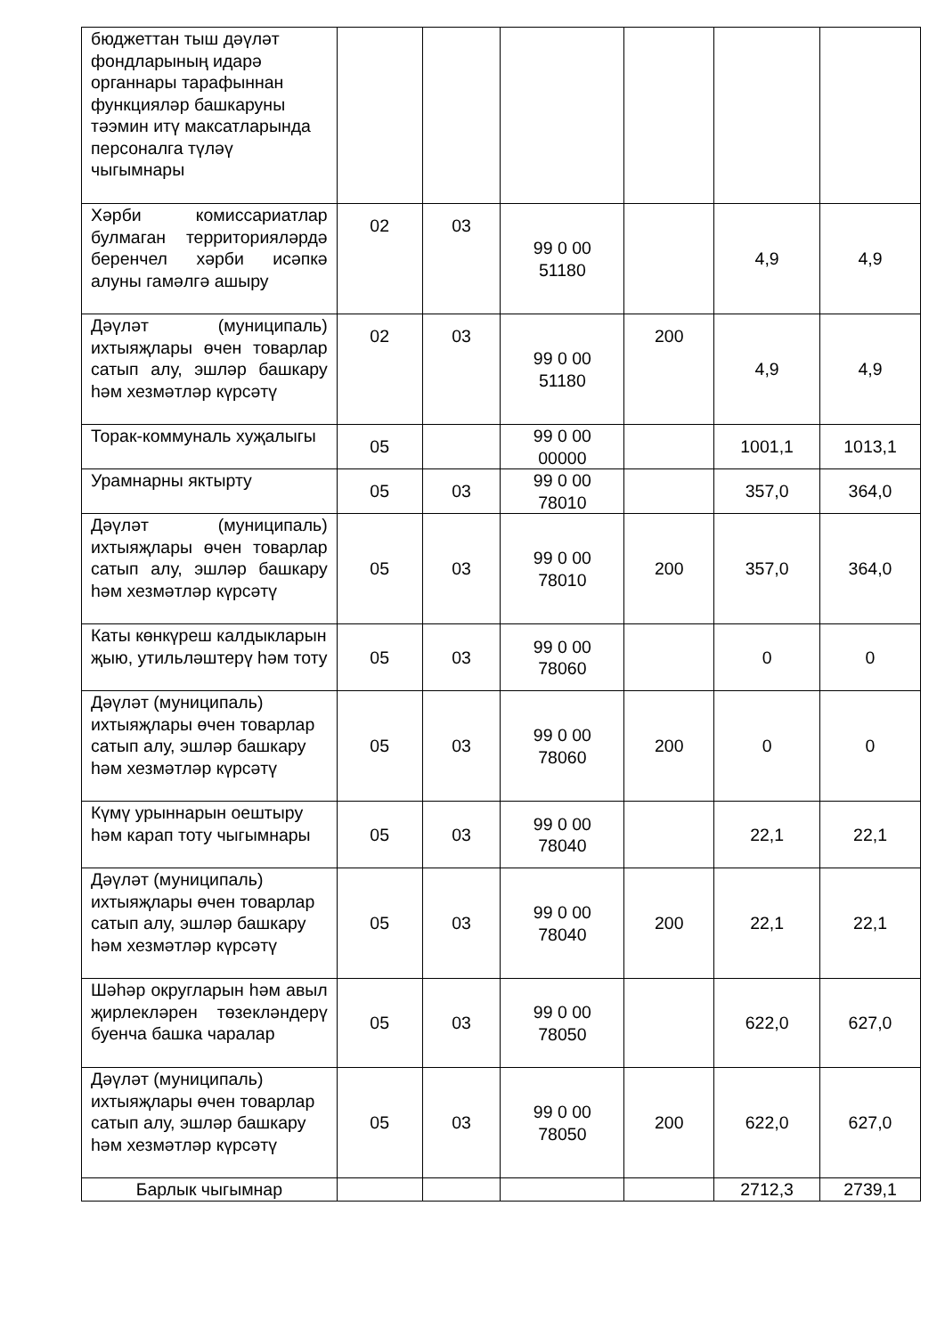| бюджеттан тыш дәүләт фондларының идарә органнары тарафыннан функцияләр башкаруны тәэмин итү максатларында персоналга түләү чыгымнары | | | | | | |
| Хәрби комиссариатлар булмаган территорияләрдә беренчел хәрби исәпкә алуны гамәлгә ашыру | 02 | 03 | 99 0 00 51180 | | 4,9 | 4,9 |
| Дәүләт (муниципаль) ихтыяҗлары өчен товарлар сатып алу, эшләр башкару һәм хезмәтләр күрсәтү | 02 | 03 | 99 0 00 51180 | 200 | 4,9 | 4,9 |
| Торак-коммуналь хуҗалыгы | 05 | | 99 0 00 00000 | | 1001,1 | 1013,1 |
| Урамнарны яктырту | 05 | 03 | 99 0 00 78010 | | 357,0 | 364,0 |
| Дәүләт (муниципаль) ихтыяҗлары өчен товарлар сатып алу, эшләр башкару һәм хезмәтләр күрсәтү | 05 | 03 | 99 0 00 78010 | 200 | 357,0 | 364,0 |
| Каты көнкүреш калдыкларын җыю, утильләштерү һәм тоту | 05 | 03 | 99 0 00 78060 | | 0 | 0 |
| Дәүләт (муниципаль) ихтыяҗлары өчен товарлар сатып алу, эшләр башкару һәм хезмәтләр күрсәтү | 05 | 03 | 99 0 00 78060 | 200 | 0 | 0 |
| Күмү урыннарын оештыру һәм карап тоту чыгымнары | 05 | 03 | 99 0 00 78040 | | 22,1 | 22,1 |
| Дәүләт (муниципаль) ихтыяҗлары өчен товарлар сатып алу, эшләр башкару һәм хезмәтләр күрсәтү | 05 | 03 | 99 0 00 78040 | 200 | 22,1 | 22,1 |
| Шәһәр округларын һәм авыл җирлекләрен төзекләндерү буенча башка чаралар | 05 | 03 | 99 0 00 78050 | | 622,0 | 627,0 |
| Дәүләт (муниципаль) ихтыяҗлары өчен товарлар сатып алу, эшләр башкару һәм хезмәтләр күрсәтү | 05 | 03 | 99 0 00 78050 | 200 | 622,0 | 627,0 |
| Барлык чыгымнар | | | | | 2712,3 | 2739,1 |